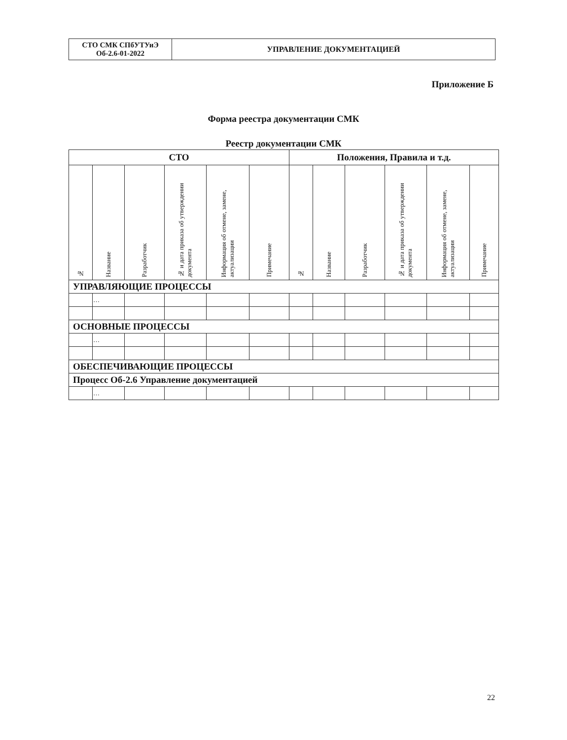| СТО СМК СПбУТУиЭ Об-2.6-01-2022 | УПРАВЛЕНИЕ ДОКУМЕНТАЦИЕЙ |
Приложение Б
Форма реестра документации СМК
Реестр документации СМК
| СТО | | | | | | Положения, Правила и т.д. | | | | | |
| --- | --- | --- | --- | --- | --- | --- | --- | --- | --- | --- | --- |
| № | Название | Разработчик | № и дата приказа об утверждении документа | Информация об отмене, замене, актуализации | Примечание | № | Название | Разработчик | № и дата приказа об утверждении документа | Информация об отмене, замене, актуализации | Примечание |
| УПРАВЛЯЮЩИЕ ПРОЦЕССЫ | | | | | | | | | | | |
| | … | | | | | | | | | | |
| ОСНОВНЫЕ ПРОЦЕССЫ | | | | | | | | | | | |
| | … | | | | | | | | | | |
| ОБЕСПЕЧИВАЮЩИЕ ПРОЦЕССЫ | | | | | | | | | | | |
| Процесс Об-2.6 Управление документацией | | | | | | | | | | | |
| | … | | | | | | | | | | |
22